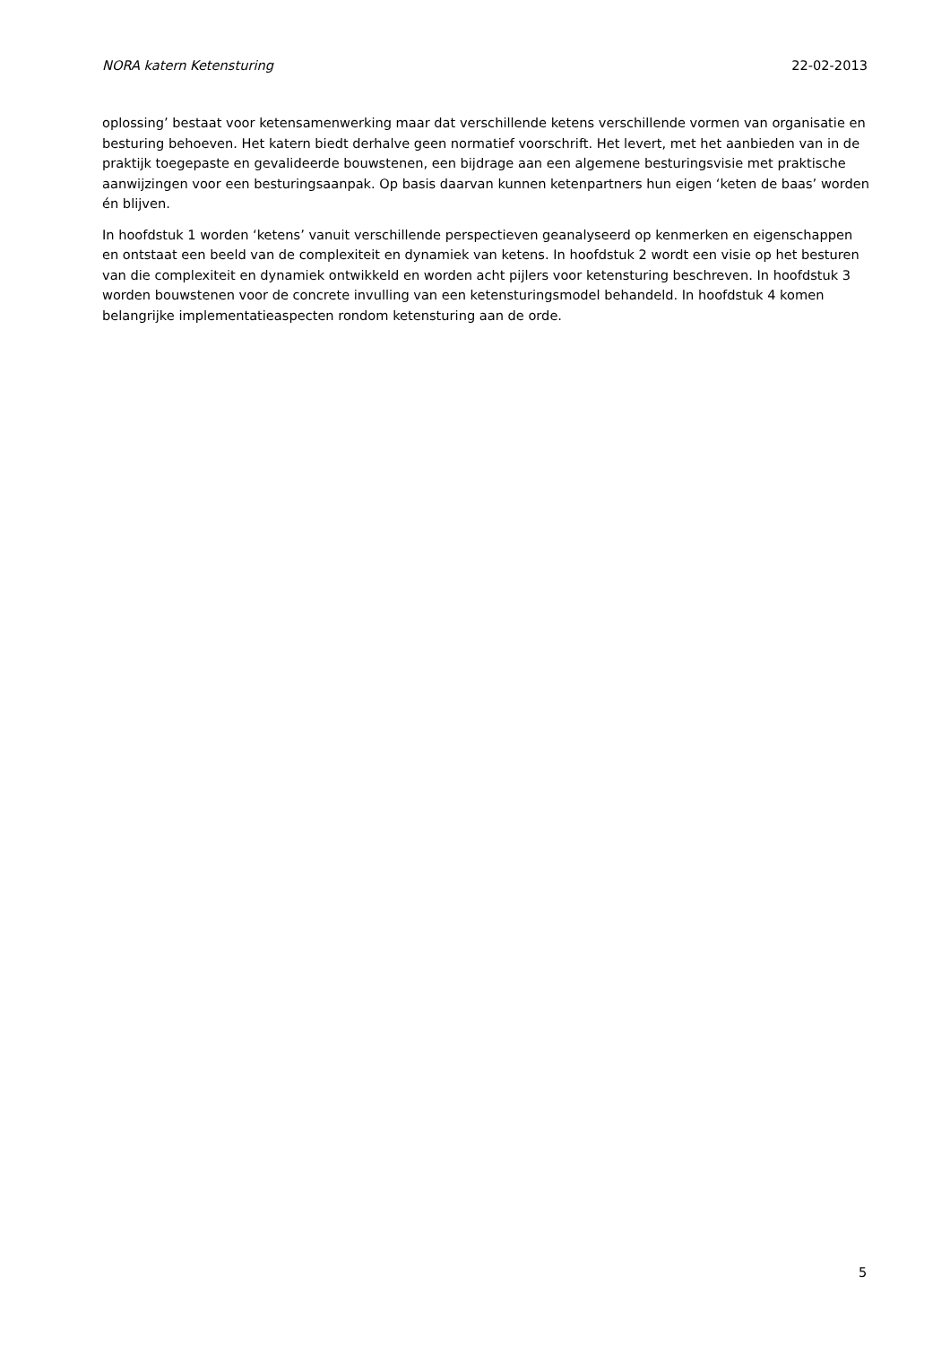NORA katern Ketensturing 22-02-2013
oplossing’ bestaat voor ketensamenwerking maar dat verschillende ketens verschillende vormen van organisatie en besturing behoeven. Het katern biedt derhalve geen normatief voorschrift. Het levert, met het aanbieden van in de praktijk toegepaste en gevalideerde bouwstenen, een bijdrage aan een algemene besturingsvisie met praktische aanwijzingen voor een besturingsaanpak. Op basis daarvan kunnen ketenpartners hun eigen ‘keten de baas’ worden én blijven.
In hoofdstuk 1 worden ‘ketens’ vanuit verschillende perspectieven geanalyseerd op kenmerken en eigenschappen en ontstaat een beeld van de complexiteit en dynamiek van ketens. In hoofdstuk 2 wordt een visie op het besturen van die complexiteit en dynamiek ontwikkeld en worden acht pijlers voor ketensturing beschreven. In hoofdstuk 3 worden bouwstenen voor de concrete invulling van een ketensturingsmodel behandeld. In hoofdstuk 4 komen belangrijke implementatieaspecten rondom ketensturing aan de orde.
5